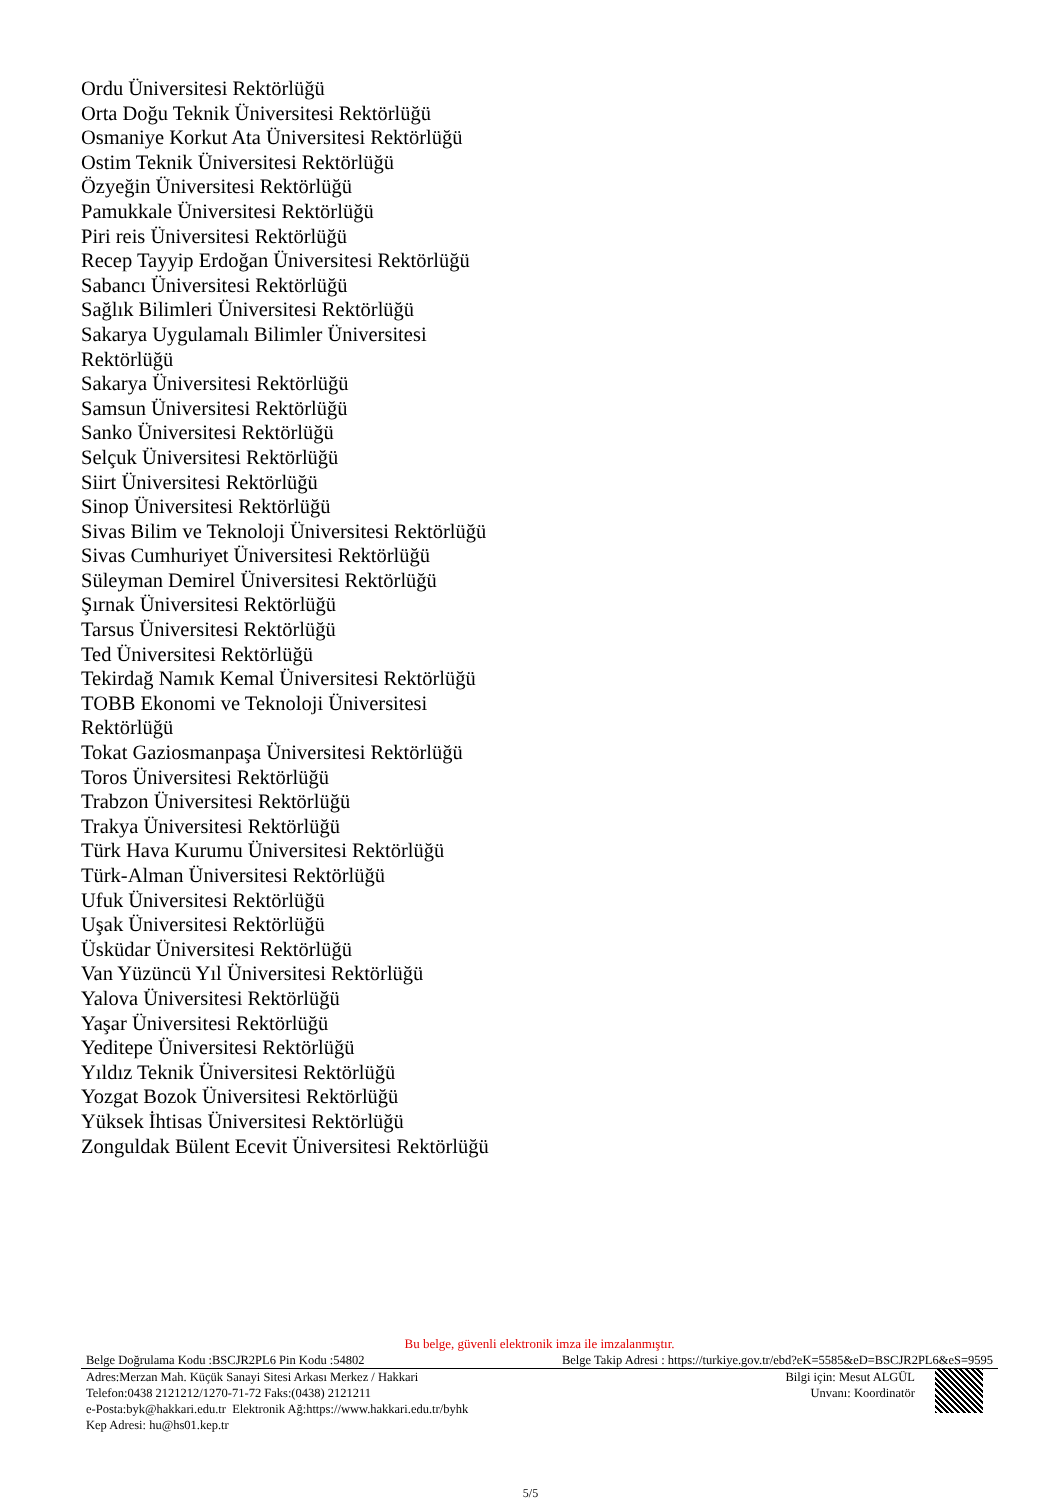Ordu Üniversitesi Rektörlüğü
Orta Doğu Teknik Üniversitesi Rektörlüğü
Osmaniye Korkut Ata Üniversitesi Rektörlüğü
Ostim Teknik Üniversitesi Rektörlüğü
Özyeğin Üniversitesi Rektörlüğü
Pamukkale Üniversitesi Rektörlüğü
Piri reis Üniversitesi Rektörlüğü
Recep Tayyip Erdoğan Üniversitesi Rektörlüğü
Sabancı Üniversitesi Rektörlüğü
Sağlık Bilimleri Üniversitesi Rektörlüğü
Sakarya Uygulamalı Bilimler Üniversitesi Rektörlüğü
Sakarya Üniversitesi Rektörlüğü
Samsun Üniversitesi Rektörlüğü
Sanko Üniversitesi Rektörlüğü
Selçuk Üniversitesi Rektörlüğü
Siirt Üniversitesi Rektörlüğü
Sinop Üniversitesi Rektörlüğü
Sivas Bilim ve Teknoloji Üniversitesi Rektörlüğü
Sivas Cumhuriyet Üniversitesi Rektörlüğü
Süleyman Demirel Üniversitesi Rektörlüğü
Şırnak Üniversitesi Rektörlüğü
Tarsus Üniversitesi Rektörlüğü
Ted Üniversitesi Rektörlüğü
Tekirdağ Namık Kemal Üniversitesi Rektörlüğü
TOBB Ekonomi ve Teknoloji Üniversitesi Rektörlüğü
Tokat Gaziosmanpaşa Üniversitesi Rektörlüğü
Toros Üniversitesi Rektörlüğü
Trabzon Üniversitesi Rektörlüğü
Trakya Üniversitesi Rektörlüğü
Türk Hava Kurumu Üniversitesi Rektörlüğü
Türk-Alman Üniversitesi Rektörlüğü
Ufuk Üniversitesi Rektörlüğü
Uşak Üniversitesi Rektörlüğü
Üsküdar Üniversitesi Rektörlüğü
Van Yüzüncü Yıl Üniversitesi Rektörlüğü
Yalova Üniversitesi Rektörlüğü
Yaşar Üniversitesi Rektörlüğü
Yeditepe Üniversitesi Rektörlüğü
Yıldız Teknik Üniversitesi Rektörlüğü
Yozgat Bozok Üniversitesi Rektörlüğü
Yüksek İhtisas Üniversitesi Rektörlüğü
Zonguldak Bülent Ecevit Üniversitesi Rektörlüğü
Bu belge, güvenli elektronik imza ile imzalanmıştır.
Belge Doğrulama Kodu :BSCJR2PL6 Pin Kodu :54802 Belge Takip Adresi : https://turkiye.gov.tr/ebd?eK=5585&eD=BSCJR2PL6&eS=9595
Adres:Merzan Mah. Küçük Sanayi Sitesi Arkası Merkez / Hakkari
Telefon:0438 2121212/1270-71-72 Faks:(0438) 2121211
e-Posta:byk@hakkari.edu.tr Elektronik Ağ:https://www.hakkari.edu.tr/byhk
Kep Adresi: hu@hs01.kep.tr
Bilgi için: Mesut ALGÜL
Unvanı: Koordinatör
5/5